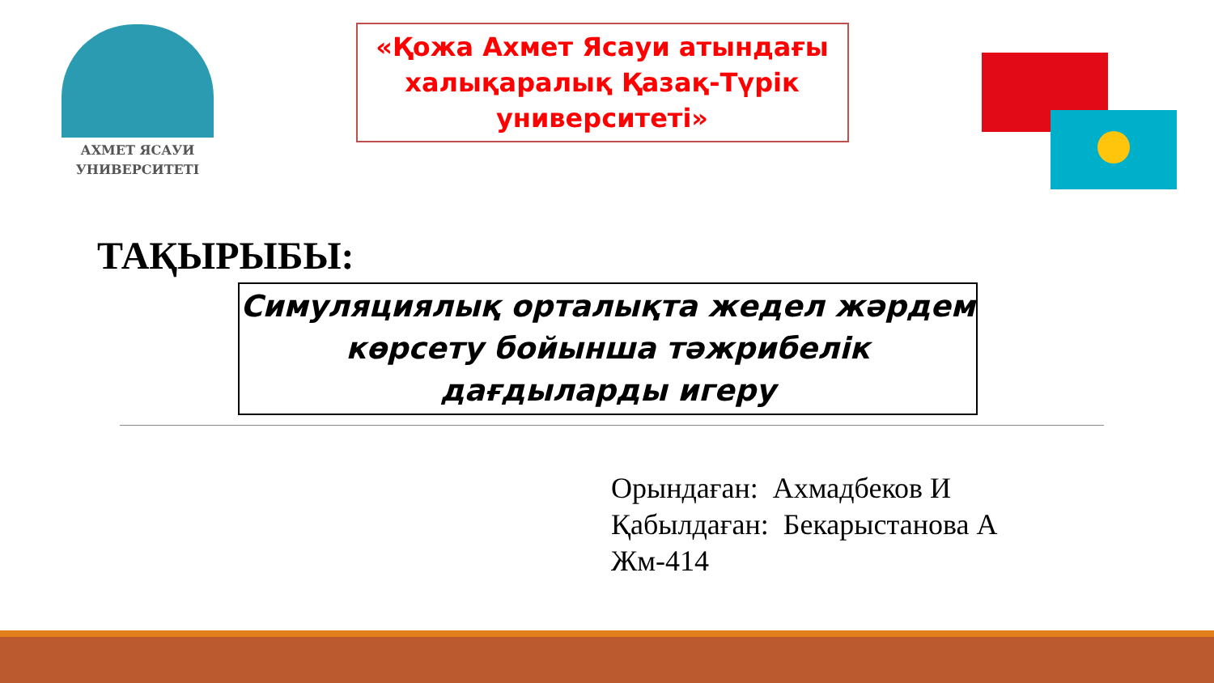АХМЕТ ЯСАУИ
УНИВЕРСИТЕТІ
«Қожа Ахмет Ясауи атындағы халықаралық Қазақ-Түрік университеті»
ТАҚЫРЫБЫ:
Симуляциялық орталықта жедел жәрдем көрсету бойынша тәжрибелік дағдыларды игеру
Орындаған: Ахмадбеков И
Қабылдаған: Бекарыстанова А
Жм-414